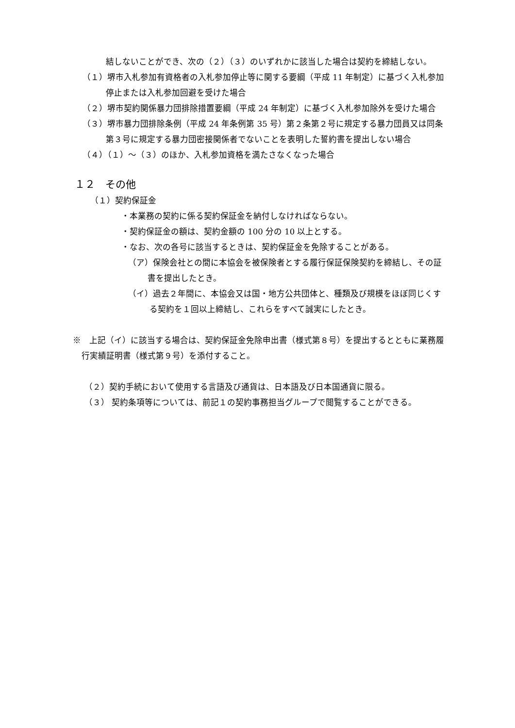結しないことができ、次の（２）（３）のいずれかに該当した場合は契約を締結しない。
（１）堺市入札参加有資格者の入札参加停止等に関する要綱（平成 11 年制定）に基づく入札参加停止または入札参加回避を受けた場合
（２）堺市契約関係暴力団排除措置要綱（平成 24 年制定）に基づく入札参加除外を受けた場合
（３）堺市暴力団排除条例（平成 24 年条例第 35 号）第２条第２号に規定する暴力団員又は同条第３号に規定する暴力団密接関係者でないことを表明した誓約書を提出しない場合
（４）（１）～（３）のほか、入札参加資格を満たさなくなった場合
１２　その他
（１）契約保証金
・本業務の契約に係る契約保証金を納付しなければならない。
・契約保証金の額は、契約金額の 100 分の 10 以上とする。
・なお、次の各号に該当するときは、契約保証金を免除することがある。
（ア）保険会社との間に本協会を被保険者とする履行保証保険契約を締結し、その証書を提出したとき。
（イ）過去２年間に、本協会又は国・地方公共団体と、種類及び規模をほぼ同じくする契約を１回以上締結し、これらをすべて誠実にしたとき。
※　上記（イ）に該当する場合は、契約保証金免除申出書（様式第８号）を提出するとともに業務履行実績証明書（様式第９号）を添付すること。
（２）契約手続において使用する言語及び通貨は、日本語及び日本国通貨に限る。
（３） 契約条項等については、前記１の契約事務担当グループで閲覧することができる。